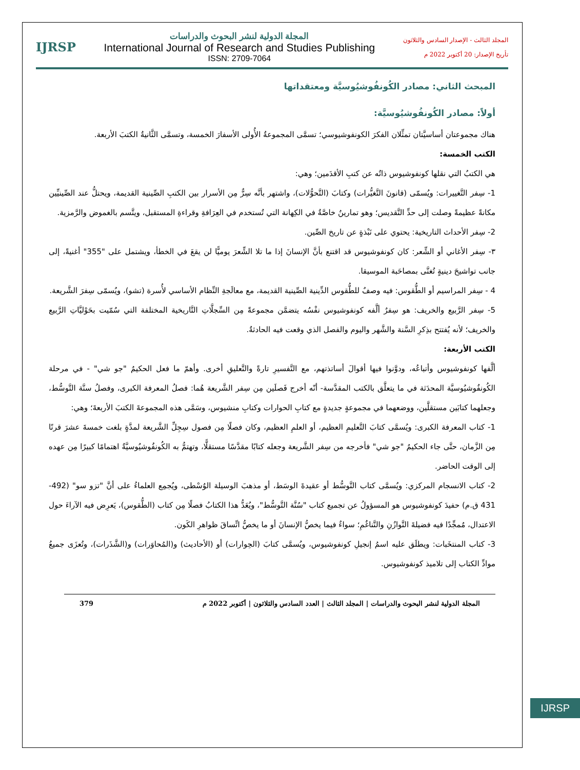المجلد الثالث - الإصدار السادس والثلاثون
تأريخ الإصدار: 20 أكتوبر 2022 م
المجلة الدولية لنشر البحوث والدراسات
International Journal of Research and Studies Publishing
ISSN: 2709-7064
IJRSP
المبحث الثاني: مصادر الكُونفُوشيُوسيَّة ومعتقداتها
أولاً: مصادر الكُونفُوشيُوسيَّة:
هناك مجموعتان أساسيَّتان تمثِّلان الفكرَ الكونفوشيوسي؛ تسمَّى المجموعةُ الأُولى الأسفارَ الخمسة، وتسمَّى الثَّانيةُ الكتبَ الأربعة.
الكتب الخمسة:
هي الكتبُ التي نقلها كونفوشيوس ذاتُه عن كتبِ الأقدَمين؛ وهي:
1- سِفر التَّغييرات: ويُسمّى (قانونَ التَّغيُّرات) وكتابَ (التَّحوُّلات)، واشتهر بأنَّه سِرٌّ مِن الأسرار بين الكتبِ الصِّينية القديمة، ويحتلُّ عند الصِّينيِّين مكانةً عظيمةً وصلت إلى حدِّ التَّقديس؛ وهو تمارينُ خاصَّةٌ في الكِهانة التي تُستخدم في العِرَافةِ وقراءةِ المستقبل، ويتَّسم بالغموض والرَّمزية.
2- سِفر الأحداث التاريخية: يحتوي على نَبْذةٍ عن تاريخ الصِّين.
٣- سِفر الأغاني أو الشِّعر: كان كونفوشيوس قد اقتنع بأنَّ الإنسانَ إذا ما تلا الشِّعرَ يوميًّا لن يقعَ في الخطأ، ويشتمل على "355" أغنيةً، إلى جانب تواشيحَ دينيةٍ تُغنَّى بمصاحَبة الموسيقا.
4 - سِفر المراسيم أو الطُّقوس: فيه وصفٌ للطُّقوس الدِّينية الصِّينية القديمة، مع معالَجةِ النِّظام الأساسي لأُسرة (تشو)، ويُسمّى سِفرَ الشَّريعة.
5- سِفر الرَّبيع والخريف: هو سِفرٌ ألَّفه كونفوشيوس نفْسُه يتضمَّن مجموعةً مِن السِّجلَّاتِ التَّاريخية المختلفة التي سُمّيت بحَوْليَّاتِ الرَّبيع والخريف؛ لأنه يُفتتح بذِكرِ السَّنة والشَّهر واليوم والفصل الذي وقعت فيه الحادثةُ.
الكتب الأربعة:
ألَّفها كونفوشيوس وأتباعُه، ودوَّنوا فيها أقوالَ أساتذتهم، مع التَّفسيرِ تارةً والتَّعليقِ أخرى. وأهمّ ما فعل الحكيمُ "جو شي" - في مرحلة الكُونفُوشيُوسيَّة المحدَثة في ما يتعلَّق بالكتب المقدَّسة- أنّه أخرج فَصلَين مِن سِفر الشَّريعة هُما: فصلُ المعرفة الكبرى، وفصلُ سنَّة التَّوسُّط، وجعلهما كتابَين مستقلَّين، ووضعهما في مجموعةٍ جديدةٍ مع كتابِ الحوارات وكتابِ منشيوس، وسَمَّى هذه المجموعةَ الكتبَ الأربعةَ؛ وهي:
1- كتاب المعرفة الكبرى: ويُسمَّى كتابَ التَّعليمِ العظيم، أو العلمِ العظيم، وكان فصلًا مِن فصول سِجِلِّ الشَّريعة لمدَّةٍ بلغت خمسةَ عشرَ قرنًا مِن الزَّمان، حتَّى جاء الحكيمُ "جو شي" فأخرجه من سِفر الشَّريعة وجعله كتابًا مقدَّسًا مستقلًّا، وتهتمُّ به الكُونفُوشيُوسيَّةُ اهتمامًا كبيرًا مِن عهده إلى الوقت الحاضر.
2- كتاب الانسجام المركزي: ويُسمَّى كتاب التَّوسُّط أو عقيدةَ الوسَط، أو مذهبَ الوسيلة الوُسْطى، ويُجمِع العلماءُ على أنَّ "تزو سو" (492-431 ق.م) حفيدَ كونفوشيوس هو المسؤولُ عن تجميع كتاب "سُنَّة التَّوسُّط"، ويُعَدُّ هذا الكتابُ فصلًا مِن كتاب (الطُّقوس)، يَعرِض فيه الآراءَ حول الاعتدال، مُمجِّدًا فيه فضيلةَ التَّوازُنِ والتَّناغُمِ؛ سواءٌ فيما يخصُّ الإنسانَ أو ما يخصُّ اتِّساقَ ظواهرِ الكَون.
3- كتاب المنتخَبات: ويطلَق عليه اسمُ إنجيلِ كونفوشيوس، ويُسمَّى كتابَ (الحِوارات) أو (الأحاديث) و(المُحاوَرات) و(الشَّذَرات)، وتُعزَى جميعُ موادِّ الكتاب إلى تلاميذ كونفوشيوس.
المجلة الدولية لنشر البحوث والدراسات | المجلد الثالث | العدد السادس والثلاثون | أكتوبر 2022 م 379
IJRSP